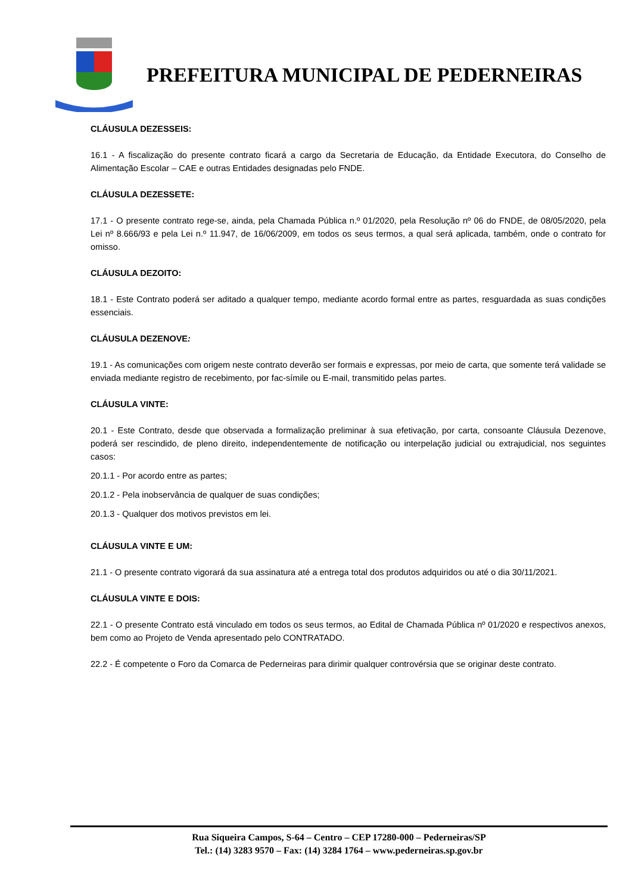PREFEITURA MUNICIPAL DE PEDERNEIRAS
CLÁUSULA DEZESSEIS:
16.1 - A fiscalização do presente contrato ficará a cargo da Secretaria de Educação, da Entidade Executora, do Conselho de Alimentação Escolar – CAE e outras Entidades designadas pelo FNDE.
CLÁUSULA DEZESSETE:
17.1 - O presente contrato rege-se, ainda, pela Chamada Pública n.º 01/2020, pela Resolução nº 06 do FNDE, de 08/05/2020, pela Lei nº 8.666/93 e pela Lei n.º 11.947, de 16/06/2009, em todos os seus termos, a qual será aplicada, também, onde o contrato for omisso.
CLÁUSULA DEZOITO:
18.1 - Este Contrato poderá ser aditado a qualquer tempo, mediante acordo formal entre as partes, resguardada as suas condições essenciais.
CLÁUSULA DEZENOVE:
19.1 - As comunicações com origem neste contrato deverão ser formais e expressas, por meio de carta, que somente terá validade se enviada mediante registro de recebimento, por fac-símile ou E-mail, transmitido pelas partes.
CLÁUSULA VINTE:
20.1 - Este Contrato, desde que observada a formalização preliminar à sua efetivação, por carta, consoante Cláusula Dezenove, poderá ser rescindido, de pleno direito, independentemente de notificação ou interpelação judicial ou extrajudicial, nos seguintes casos:
20.1.1 - Por acordo entre as partes;
20.1.2 - Pela inobservância de qualquer de suas condições;
20.1.3 - Qualquer dos motivos previstos em lei.
CLÁUSULA VINTE E UM:
21.1 - O presente contrato vigorará da sua assinatura até a entrega total dos produtos adquiridos ou até o dia 30/11/2021.
CLÁUSULA VINTE E DOIS:
22.1 - O presente Contrato está vinculado em todos os seus termos, ao Edital de Chamada Pública nº 01/2020 e respectivos anexos, bem como ao Projeto de Venda apresentado pelo CONTRATADO.
22.2 - É competente o Foro da Comarca de Pederneiras para dirimir qualquer controvérsia que se originar deste contrato.
Rua Siqueira Campos, S-64 – Centro – CEP 17280-000 – Pederneiras/SP
Tel.: (14) 3283 9570 – Fax: (14) 3284 1764 – www.pederneiras.sp.gov.br